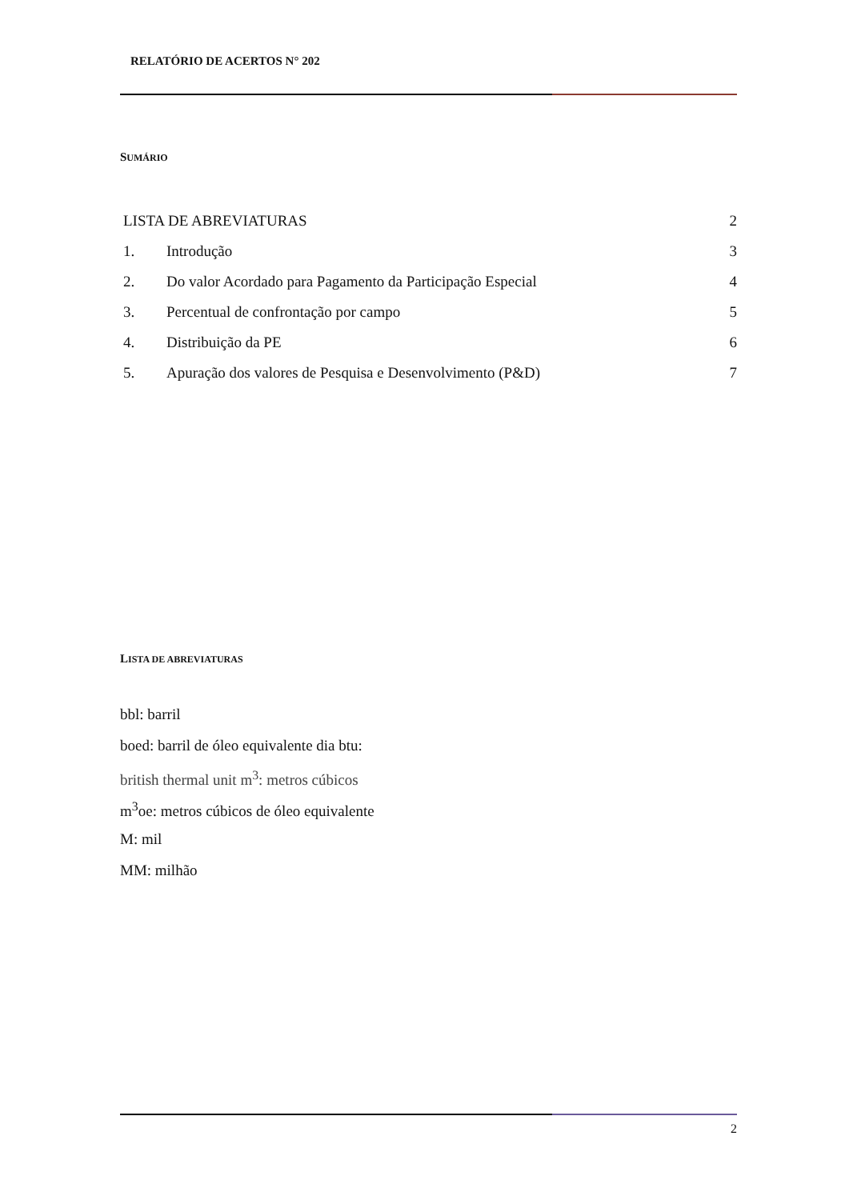RELATÓRIO DE ACERTOS N° 202
SUMÁRIO
LISTA DE ABREVIATURAS 2
1. Introdução 3
2. Do valor Acordado para Pagamento da Participação Especial 4
3. Percentual de confrontação por campo 5
4. Distribuição da PE 6
5. Apuração dos valores de Pesquisa e Desenvolvimento (P&D) 7
LISTA DE ABREVIATURAS
bbl: barril
boed: barril de óleo equivalente dia btu:
british thermal unit m<sup>3</sup>: metros cúbicos
m<sup>3</sup>oe: metros cúbicos de óleo equivalente
M: mil
MM: milhão
2